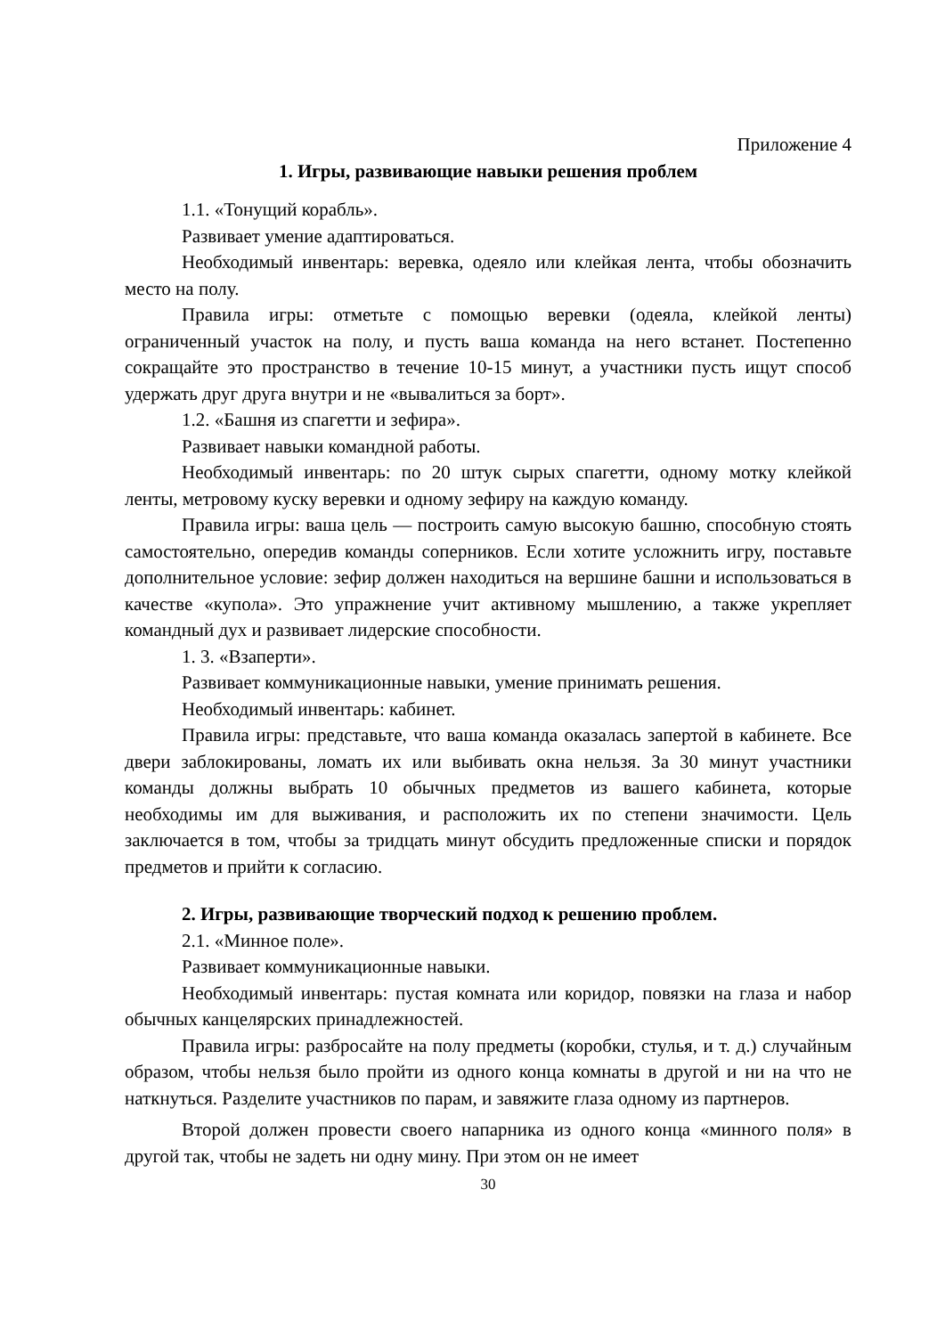Приложение 4
1. Игры, развивающие навыки решения проблем
1.1. «Тонущий корабль».
Развивает умение адаптироваться.
Необходимый инвентарь: веревка, одеяло или клейкая лента, чтобы обозначить место на полу.
Правила игры: отметьте с помощью веревки (одеяла, клейкой ленты) ограниченный участок на полу, и пусть ваша команда на него встанет. Постепенно сокращайте это пространство в течение 10-15 минут, а участники пусть ищут способ удержать друг друга внутри и не «вывалиться за борт».
1.2. «Башня из спагетти и зефира».
Развивает навыки командной работы.
Необходимый инвентарь: по 20 штук сырых спагетти, одному мотку клейкой ленты, метровому куску веревки и одному зефиру на каждую команду.
Правила игры: ваша цель — построить самую высокую башню, способную стоять самостоятельно, опередив команды соперников. Если хотите усложнить игру, поставьте дополнительное условие: зефир должен находиться на вершине башни и использоваться в качестве «купола». Это упражнение учит активному мышлению, а также укрепляет командный дух и развивает лидерские способности.
1. 3. «Взаперти».
Развивает коммуникационные навыки, умение принимать решения.
Необходимый инвентарь: кабинет.
Правила игры: представьте, что ваша команда оказалась запертой в кабинете. Все двери заблокированы, ломать их или выбивать окна нельзя. За 30 минут участники команды должны выбрать 10 обычных предметов из вашего кабинета, которые необходимы им для выживания, и расположить их по степени значимости. Цель заключается в том, чтобы за тридцать минут обсудить предложенные списки и порядок предметов и прийти к согласию.
2. Игры, развивающие творческий подход к решению проблем.
2.1. «Минное поле».
Развивает коммуникационные навыки.
Необходимый инвентарь: пустая комната или коридор, повязки на глаза и набор обычных канцелярских принадлежностей.
Правила игры: разбросайте на полу предметы (коробки, стулья, и т. д.) случайным образом, чтобы нельзя было пройти из одного конца комнаты в другой и ни на что не наткнуться. Разделите участников по парам, и завяжите глаза одному из партнеров.
Второй должен провести своего напарника из одного конца «минного поля» в другой так, чтобы не задеть ни одну мину. При этом он не имеет
30